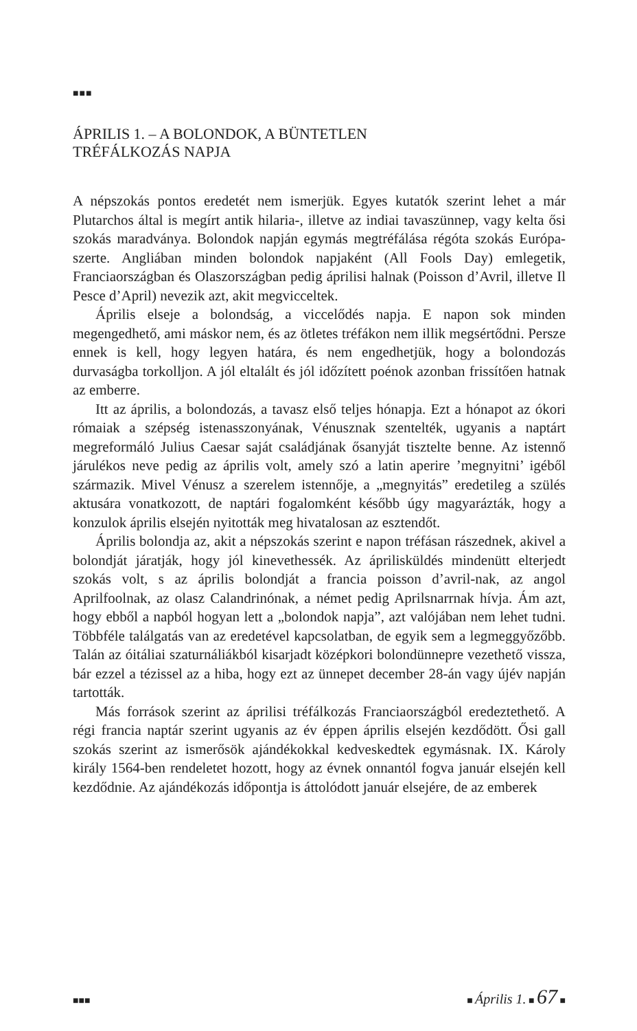■■■
ÁPRILIS 1. – A BOLONDOK, A BÜNTETLEN
TRÉFÁLKOZÁS NAPJA
A népszokás pontos eredetét nem ismerjük. Egyes kutatók szerint lehet a már Plutarchos által is megírt antik hilaria-, illetve az indiai tavaszünnep, vagy kelta ősi szokás maradványa. Bolondok napján egymás megtréfálása régóta szokás Európa-szerte. Angliában minden bolondok napjaként (All Fools Day) emlegetik, Franciaországban és Olaszországban pedig áprilisi halnak (Poisson d’Avril, illetve Il Pesce d’April) nevezik azt, akit megvicceltek.
Április elseje a bolondság, a viccelődés napja. E napon sok minden megengedhető, ami máskor nem, és az ötletes tréfákon nem illik megsértődni. Persze ennek is kell, hogy legyen határa, és nem engedhetjük, hogy a bolondozás durvaságba torkolljon. A jól eltalált és jól időzített poénok azonban frissítően hatnak az emberre.
Itt az április, a bolondozás, a tavasz első teljes hónapja. Ezt a hónapot az ókori rómaiak a szépség istenasszonyának, Vénusznak szentelték, ugyanis a naptárt megreformáló Julius Caesar saját családjának ősanyját tisztelte benne. Az istennő járulékos neve pedig az április volt, amely szó a latin aperire ’megnyitni’ igéből származik. Mivel Vénusz a szerelem istennője, a „megnyitás” eredetileg a szülés aktusára vonatkozott, de naptári fogalomként később úgy magyarázták, hogy a konzulok április elsején nyitották meg hivatalosan az esztendőt.
Április bolondja az, akit a népszokás szerint e napon tréfásan rászednek, akivel a bolondját járatják, hogy jól kinevethessék. Az áprilisküldés mindenütt elterjedt szokás volt, s az április bolondját a francia poisson d’avril-nak, az angol Aprilfoolnak, az olasz Calandrinónak, a német pedig Aprilsnarrnak hívja. Ám azt, hogy ebből a napból hogyan lett a „bolondok napja”, azt valójában nem lehet tudni. Többféle találgatás van az eredetével kapcsolatban, de egyik sem a legmeggyőzőbb. Talán az óitáliai szaturnáliákból kisarjadt középkori bolondünnepre vezethető vissza, bár ezzel a tézissel az a hiba, hogy ezt az ünnepet december 28-án vagy újév napján tartották.
Más források szerint az áprilisi tréfálkozás Franciaországból eredeztethető. A régi francia naptár szerint ugyanis az év éppen április elsején kezdődött. Ősi gall szokás szerint az ismerősök ajándékokkal kedveskedtek egymásnak. IX. Károly király 1564-ben rendeletet hozott, hogy az évnek onnantól fogva január elsején kell kezdődnie. Az ajándékozás időpontja is áttolódott január elsejére, de az emberek
■■■ ■ Április 1. ■ 67 ■